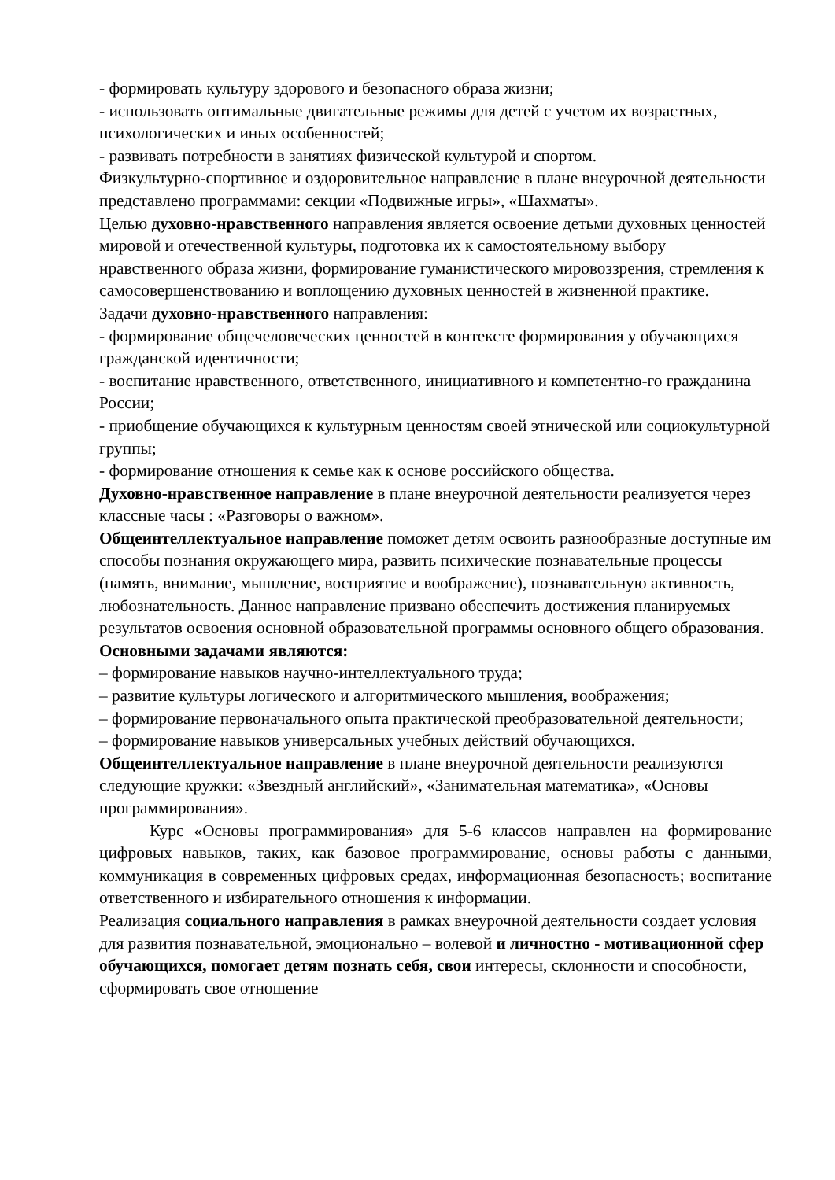- формировать культуру здорового и безопасного образа жизни;
- использовать оптимальные двигательные режимы для детей с учетом их возрастных, психологических и иных особенностей;
- развивать потребности в занятиях физической культурой и спортом.
Физкультурно-спортивное и оздоровительное направление в плане внеурочной деятельности представлено программами: секции «Подвижные игры», «Шахматы».
Целью духовно-нравственного направления является освоение детьми духовных ценностей мировой и отечественной культуры, подготовка их к самостоятельному выбору нравственного образа жизни, формирование гуманистического мировоззрения, стремления к самосовершенствованию и воплощению духовных ценностей в жизненной практике.
Задачи духовно-нравственного направления:
- формирование общечеловеческих ценностей в контексте формирования у обучающихся гражданской идентичности;
- воспитание нравственного, ответственного, инициативного и компетентно-го гражданина России;
- приобщение обучающихся к культурным ценностям своей этнической или социокультурной группы;
- формирование отношения к семье как к основе российского общества.
Духовно-нравственное направление в плане внеурочной деятельности реализуется через классные часы : «Разговоры о важном».
Общеинтеллектуальное направление поможет детям освоить разнообразные доступные им способы познания окружающего мира, развить психические познавательные процессы (память, внимание, мышление, восприятие и воображение), познавательную активность, любознательность. Данное направление призвано обеспечить достижения планируемых результатов освоения основной образовательной программы основного общего образования.
Основными задачами являются:
– формирование навыков научно-интеллектуального труда;
– развитие культуры логического и алгоритмического мышления, воображения;
– формирование первоначального опыта практической преобразовательной деятельности;
– формирование навыков универсальных учебных действий обучающихся.
Общеинтеллектуальное направление в плане внеурочной деятельности реализуются следующие кружки: «Звездный английский», «Занимательная математика», «Основы программирования».
Курс «Основы программирования» для 5-6 классов направлен на формирование цифровых навыков, таких, как базовое программирование, основы работы с данными, коммуникация в современных цифровых средах, информационная безопасность; воспитание ответственного и избирательного отношения к информации.
Реализация социального направления в рамках внеурочной деятельности создает условия для развития познавательной, эмоционально – волевой и личностно - мотивационной сфер обучающихся, помогает детям познать себя, свои интересы, склонности и способности, сформировать свое отношение